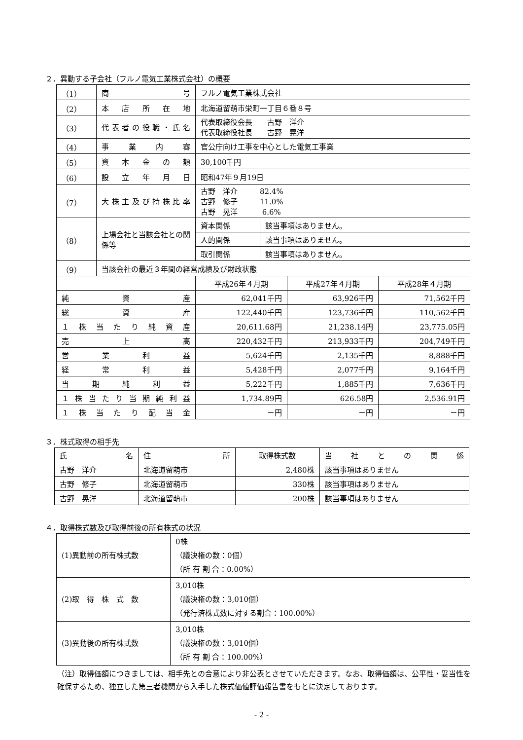２．異動する子会社（フルノ電気工業株式会社）の概要
| （1） | 商 号 | フルノ電気工業株式会社 | | |
| （2） | 本店所在地 | 北海道留萌市栄町一丁目６番８号 | | |
| （3） | 代表者の役職・氏名 | 代表取締役会長 古野 洋介 代表取締役社長 古野 晃洋 | | |
| （4） | 事業内容 | 官公庁向け工事を中心とした電気工事業 | | |
| （5） | 資本金の額 | 30,100千円 | | |
| （6） | 設立年月日 | 昭和47年９月19日 | | |
| （7） | 大株主及び持株比率 | 古野 洋介 82.4% 古野 修子 11.0% 古野 晃洋 6.6% | | |
| （8） | 上場会社と当該会社との関係等 | / 資本関係 / 該当事項はありません。 / / 人的関係 / 該当事項はありません。 / / 取引関係 / 該当事項はありません。 / | | |
| （9） | 当該会社の最近３年間の経営成績及び財政状態 | | | |
| | | 平成26年４月期 | 平成27年４月期 | 平成28年４月期 |
| 純資産 | | 62,041千円 | 63,926千円 | 71,562千円 |
| 総資産 | | 122,440千円 | 123,736千円 | 110,562千円 |
| １株当たり純資産 | | 20,611.68円 | 21,238.14円 | 23,775.05円 |
| 売上高 | | 220,432千円 | 213,933千円 | 204,749千円 |
| 営業利益 | | 5,624千円 | 2,135千円 | 8,888千円 |
| 経常利益 | | 5,428千円 | 2,077千円 | 9,164千円 |
| 当期純利益 | | 5,222千円 | 1,885千円 | 7,636千円 |
| １株当たり当期純利益 | | 1,734.89円 | 626.58円 | 2,536.91円 |
| １株当たり配当金 | | －円 | －円 | －円 |
３．株式取得の相手先
| 氏 名 | 住 所 | 取得株式数 | 当社との関係 |
| 古野 洋介 | 北海道留萌市 | 2,480株 | 該当事項はありません |
| 古野 修子 | 北海道留萌市 | 330株 | 該当事項はありません |
| 古野 晃洋 | 北海道留萌市 | 200株 | 該当事項はありません |
４．取得株式数及び取得前後の所有株式の状況
| (1)異動前の所有株式数 | 0株 （議決権の数：0個） （所 有 割 合：0.00%） |
| (2)取 得 株 式 数 | 3,010株 （議決権の数：3,010個） （発行済株式数に対する割合：100.00%） |
| (3)異動後の所有株式数 | 3,010株 （議決権の数：3,010個） （所 有 割 合：100.00%） |
（注）取得価額につきましては、相手先との合意により非公表とさせていただきます。なお、取得価額は、公平性・妥当性を確保するため、独立した第三者機関から入手した株式価値評価報告書をもとに決定しております。
- 2 -